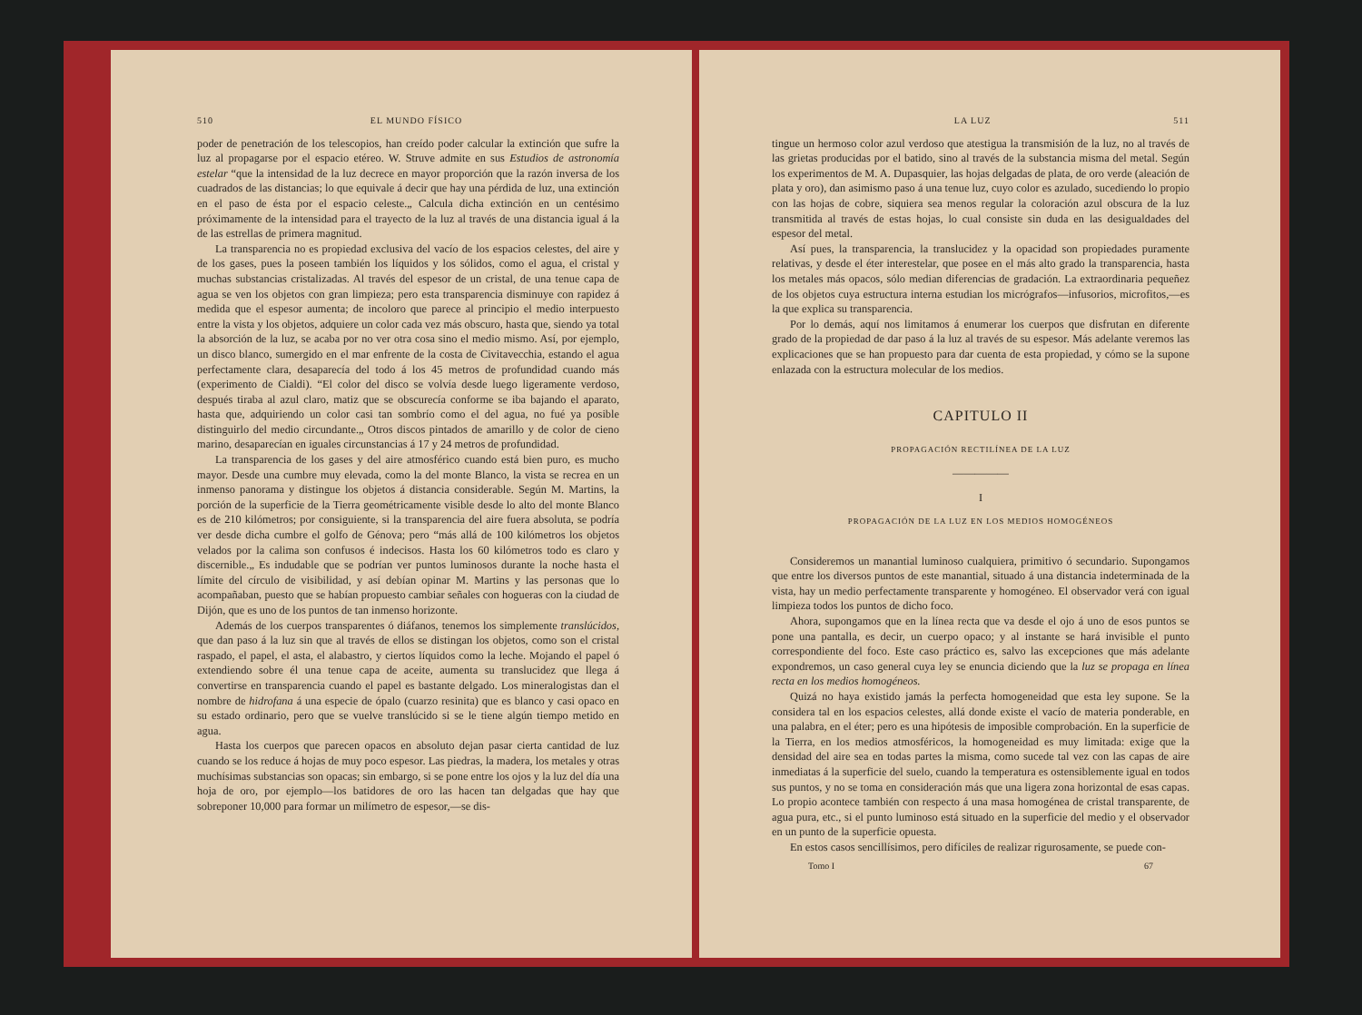510 EL MUNDO FÍSICO
poder de penetración de los telescopios, han creído poder calcular la extinción que sufre la luz al propagarse por el espacio etéreo. W. Struve admite en sus Estudios de astronomía estelar “que la intensidad de la luz decrece en mayor proporción que la razón inversa de los cuadrados de las distancias; lo que equivale á decir que hay una pérdida de luz, una extinción en el paso de ésta por el espacio celeste.„ Calcula dicha extinción en un centésimo próximamente de la intensidad para el trayecto de la luz al través de una distancia igual á la de las estrellas de primera magnitud.
La transparencia no es propiedad exclusiva del vacío de los espacios celestes, del aire y de los gases, pues la poseen también los líquidos y los sólidos, como el agua, el cristal y muchas substancias cristalizadas. Al través del espesor de un cristal, de una tenue capa de agua se ven los objetos con gran limpieza; pero esta transparencia disminuye con rapidez á medida que el espesor aumenta; de incoloro que parece al principio el medio interpuesto entre la vista y los objetos, adquiere un color cada vez más obscuro, hasta que, siendo ya total la absorción de la luz, se acaba por no ver otra cosa sino el medio mismo. Así, por ejemplo, un disco blanco, sumergido en el mar enfrente de la costa de Civitavecchia, estando el agua perfectamente clara, desaparecía del todo á los 45 metros de profundidad cuando más (experimento de Cialdi). “El color del disco se volvía desde luego ligeramente verdoso, después tiraba al azul claro, matiz que se obscurecía conforme se iba bajando el aparato, hasta que, adquiriendo un color casi tan sombrío como el del agua, no fué ya posible distinguirlo del medio circundante.„ Otros discos pintados de amarillo y de color de cieno marino, desaparecían en iguales circunstancias á 17 y 24 metros de profundidad.
La transparencia de los gases y del aire atmosférico cuando está bien puro, es mucho mayor. Desde una cumbre muy elevada, como la del monte Blanco, la vista se recrea en un inmenso panorama y distingue los objetos á distancia considerable. Según M. Martins, la porción de la superficie de la Tierra geométricamente visible desde lo alto del monte Blanco es de 210 kilómetros; por consiguiente, si la transparencia del aire fuera absoluta, se podría ver desde dicha cumbre el golfo de Génova; pero “más allá de 100 kilómetros los objetos velados por la calima son confusos é indecisos. Hasta los 60 kilómetros todo es claro y discernible.„ Es indudable que se podrían ver puntos luminosos durante la noche hasta el límite del círculo de visibilidad, y así debían opinar M. Martins y las personas que lo acompañaban, puesto que se habían propuesto cambiar señales con hogueras con la ciudad de Dijón, que es uno de los puntos de tan inmenso horizonte.
Además de los cuerpos transparentes ó diáfanos, tenemos los simplemente translúcidos, que dan paso á la luz sin que al través de ellos se distingan los objetos, como son el cristal raspado, el papel, el asta, el alabastro, y ciertos líquidos como la leche. Mojando el papel ó extendiendo sobre él una tenue capa de aceite, aumenta su translucidez que llega á convertirse en transparencia cuando el papel es bastante delgado. Los mineralogistas dan el nombre de hidrofana á una especie de ópalo (cuarzo resinita) que es blanco y casi opaco en su estado ordinario, pero que se vuelve translúcido si se le tiene algún tiempo metido en agua.
Hasta los cuerpos que parecen opacos en absoluto dejan pasar cierta cantidad de luz cuando se los reduce á hojas de muy poco espesor. Las piedras, la madera, los metales y otras muchísimas substancias son opacas; sin embargo, si se pone entre los ojos y la luz del día una hoja de oro, por ejemplo—los batidores de oro las hacen tan delgadas que hay que sobreponer 10,000 para formar un milímetro de espesor,—se dis-
LA LUZ 511
tingue un hermoso color azul verdoso que atestigua la transmisión de la luz, no al través de las grietas producidas por el batido, sino al través de la substancia misma del metal. Según los experimentos de M. A. Dupasquier, las hojas delgadas de plata, de oro verde (aleación de plata y oro), dan asimismo paso á una tenue luz, cuyo color es azulado, sucediendo lo propio con las hojas de cobre, siquiera sea menos regular la coloración azul obscura de la luz transmitida al través de estas hojas, lo cual consiste sin duda en las desigualdades del espesor del metal.
Así pues, la transparencia, la translucidez y la opacidad son propiedades puramente relativas, y desde el éter interestelar, que posee en el más alto grado la transparencia, hasta los metales más opacos, sólo median diferencias de gradación. La extraordinaria pequeñez de los objetos cuya estructura interna estudian los micrógrafos—infusorios, microfitos,—es la que explica su transparencia.
Por lo demás, aquí nos limitamos á enumerar los cuerpos que disfrutan en diferente grado de la propiedad de dar paso á la luz al través de su espesor. Más adelante veremos las explicaciones que se han propuesto para dar cuenta de esta propiedad, y cómo se la supone enlazada con la estructura molecular de los medios.
CAPITULO II
PROPAGACIÓN RECTILÍNEA DE LA LUZ
―――――
I
PROPAGACIÓN DE LA LUZ EN LOS MEDIOS HOMOGÉNEOS
Consideremos un manantial luminoso cualquiera, primitivo ó secundario. Supongamos que entre los diversos puntos de este manantial, situado á una distancia indeterminada de la vista, hay un medio perfectamente transparente y homogéneo. El observador verá con igual limpieza todos los puntos de dicho foco.
Ahora, supongamos que en la línea recta que va desde el ojo á uno de esos puntos se pone una pantalla, es decir, un cuerpo opaco; y al instante se hará invisible el punto correspondiente del foco. Este caso práctico es, salvo las excepciones que más adelante expondremos, un caso general cuya ley se enuncia diciendo que la luz se propaga en línea recta en los medios homogéneos.
Quizá no haya existido jamás la perfecta homogeneidad que esta ley supone. Se la considera tal en los espacios celestes, allá donde existe el vacío de materia ponderable, en una palabra, en el éter; pero es una hipótesis de imposible comprobación. En la superficie de la Tierra, en los medios atmosféricos, la homogeneidad es muy limitada: exige que la densidad del aire sea en todas partes la misma, como sucede tal vez con las capas de aire inmediatas á la superficie del suelo, cuando la temperatura es ostensiblemente igual en todos sus puntos, y no se toma en consideración más que una ligera zona horizontal de esas capas. Lo propio acontece también con respecto á una masa homogénea de cristal transparente, de agua pura, etc., si el punto luminoso está situado en la superficie del medio y el observador en un punto de la superficie opuesta.
En estos casos sencillísimos, pero difíciles de realizar rigurosamente, se puede con-
Tomo I 67